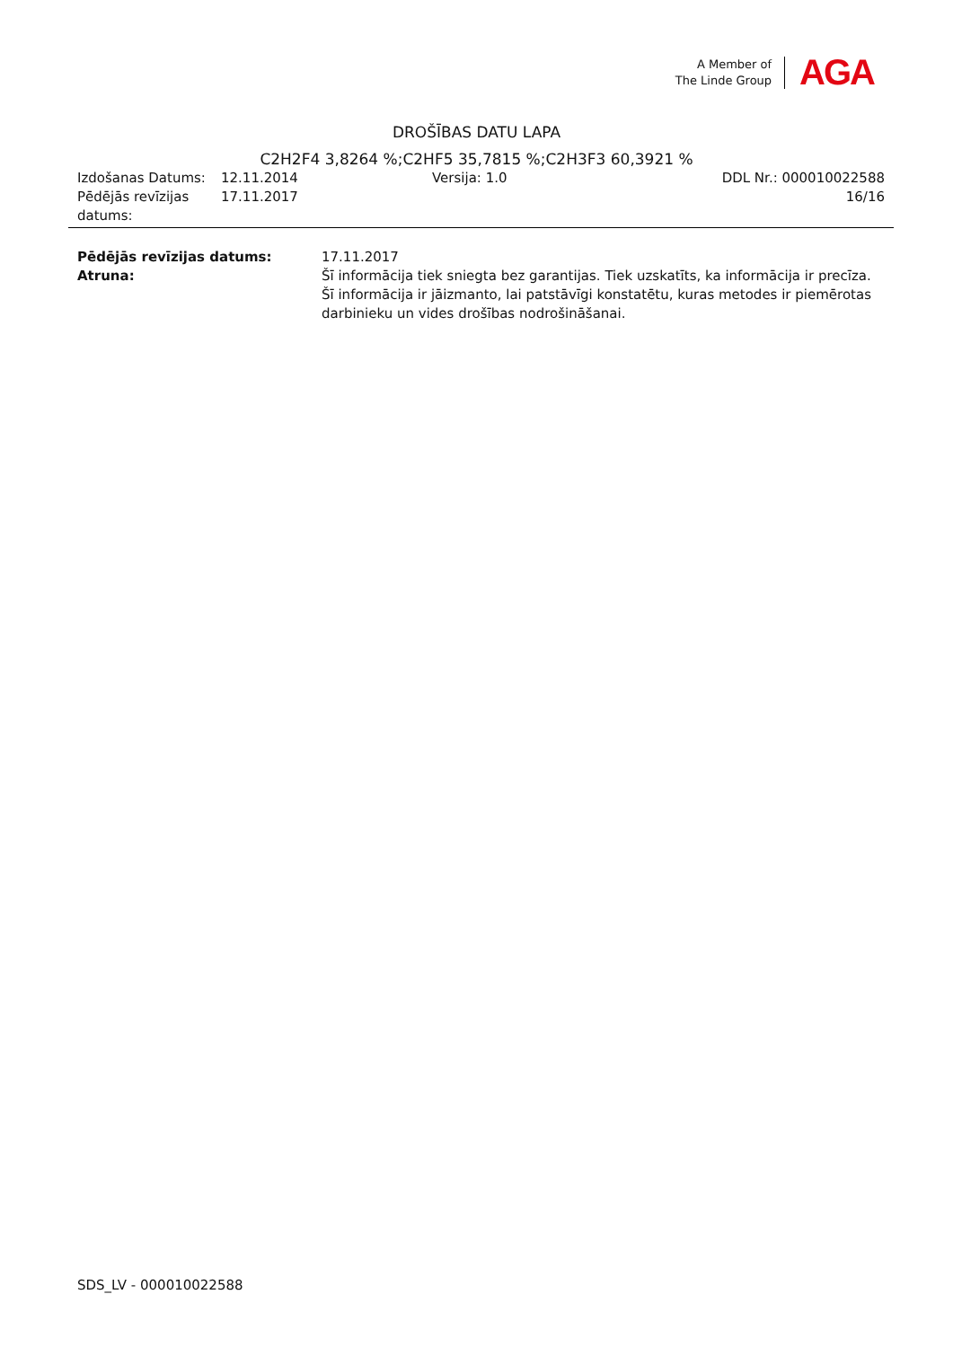A Member of
The Linde Group
AGA
DROŠĪBAS DATU LAPA
C2H2F4 3,8264 %;C2HF5 35,7815 %;C2H3F3 60,3921 %
Izdošanas Datums: 12.11.2014 Versija: 1.0 DDL Nr.: 000010022588
Pēdējās revīzijas datums:
17.11.2017 16/16
Pēdējās revīzijas datums: 17.11.2017
Atruna: Šī informācija tiek sniegta bez garantijas. Tiek uzskatīts, ka informācija ir precīza. Šī informācija ir jāizmanto, lai patstāvīgi konstatētu, kuras metodes ir piemērotas darbinieku un vides drošības nodrošināšanai.
SDS_LV - 000010022588